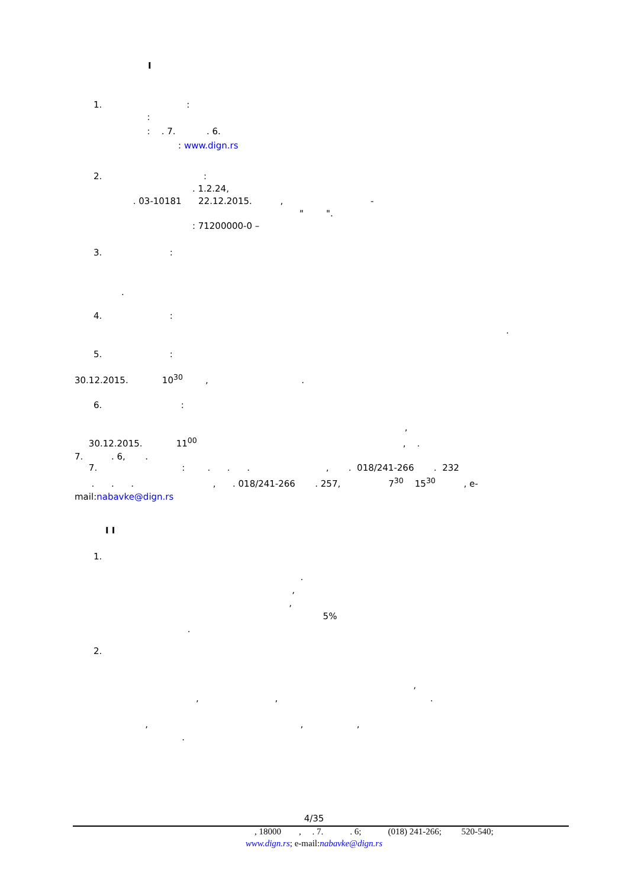I
1. :
:
: . 7. . 6.
: www.dign.rs
2. :
. 1.2.24,
. 03-10181 22.12.2015. , -
" ".
: 71200000-0 –
3. :
.
4. :
.
5. :
30.12.2015. 10<sup>30</sup> , .
6. :
,
30.12.2015. 11<sup>00</sup> , .
7. . 6, .
7. : . . . , . 018/241-266 . 232
. . . , . 018/241-266 . 257, 7<sup>30</sup> 15<sup>30</sup> , e-
mail:nabavke@dign.rs
I I
1.
.
,
,
5%
.
2.
,
, , .
, , ,
.
4/35
, 18000 , . 7. . 6; (018) 241-266; 520-540;
www.dign.rs; e-mail:nabavke@dign.rs